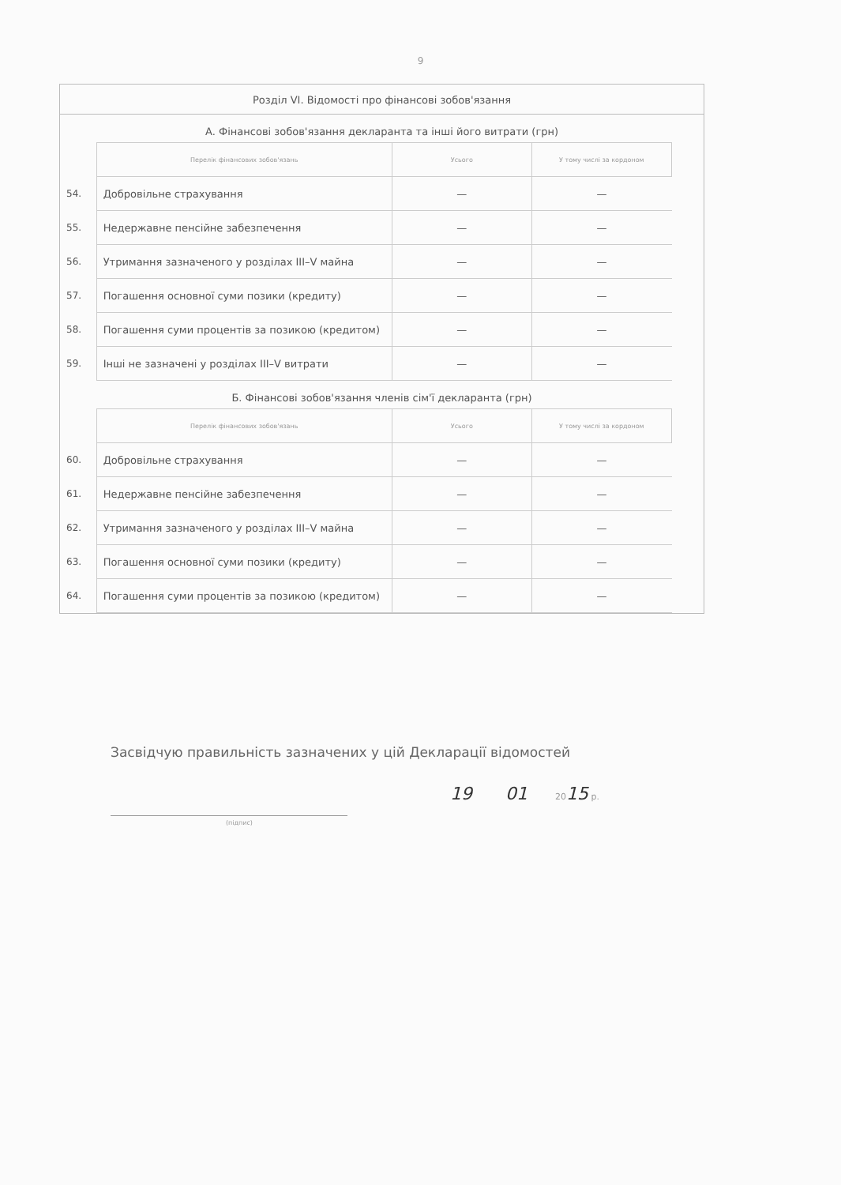9
Розділ VI. Відомості про фінансові зобов'язання
А. Фінансові зобов'язання декларанта та інші його витрати (грн)
| | Перелік фінансових зобов'язань | Усього | У тому числі за кордоном |
| 54. | Добровільне страхування | — | — |
| 55. | Недержавне пенсійне забезпечення | — | — |
| 56. | Утримання зазначеного у розділах III–V майна | — | — |
| 57. | Погашення основної суми позики (кредиту) | — | — |
| 58. | Погашення суми процентів за позикою (кредитом) | — | — |
| 59. | Інші не зазначені у розділах III–V витрати | — | — |
Б. Фінансові зобов'язання членів сім'ї декларанта (грн)
| | Перелік фінансових зобов'язань | Усього | У тому числі за кордоном |
| 60. | Добровільне страхування | — | — |
| 61. | Недержавне пенсійне забезпечення | — | — |
| 62. | Утримання зазначеного у розділах III–V майна | — | — |
| 63. | Погашення основної суми позики (кредиту) | — | — |
| 64. | Погашення суми процентів за позикою (кредитом) | — | — |
Засвідчую правильність зазначених у цій Декларації відомостей
(підпис)
19 01 2015 р.